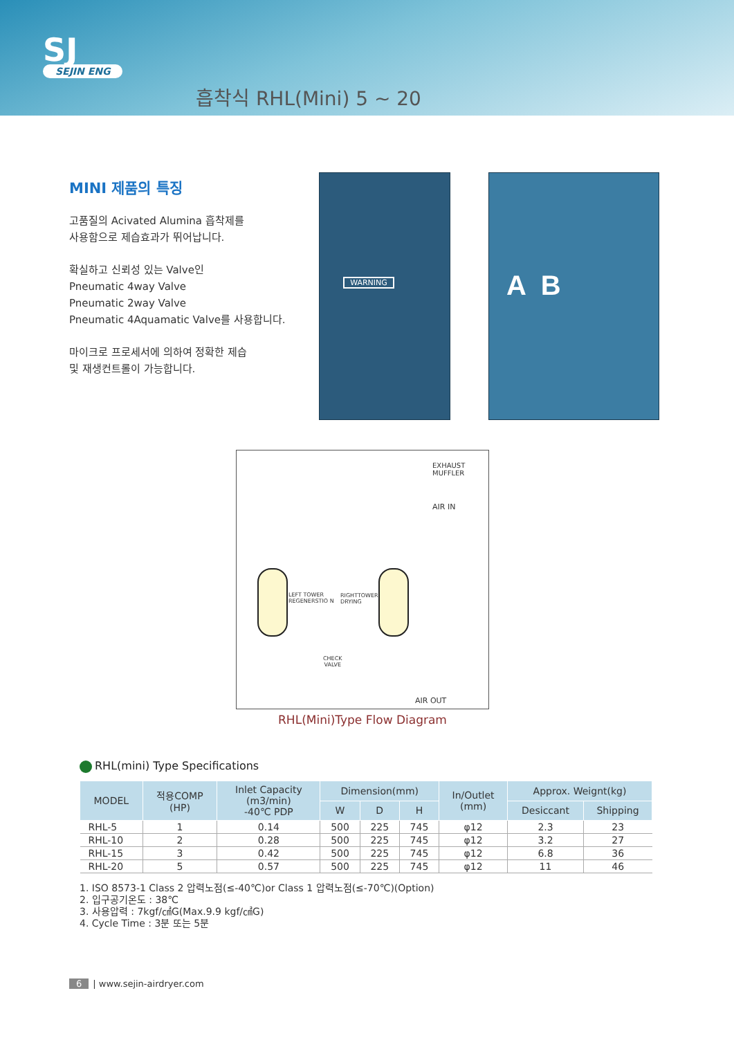SJ
SEJIN ENG
흡착식 RHL(Mini) 5 ~ 20
MINI 제품의 특징
고품질의 Acivated Alumina 흡착제를
사용함으로 제습효과가 뛰어납니다.
확실하고 신뢰성 있는 Valve인
Pneumatic 4way Valve
Pneumatic 2way Valve
Pneumatic 4Aquamatic Valve를 사용합니다.
마이크로 프로세서에 의하여 정확한 제습
및 재생컨트롤이 가능합니다.
WARNING A B
EXHAUST
MUFFLER
AIR IN
LEFT TOWER
REGENERSTIO N
RIGHTTOWER
DRYING
CHECK
VALVE
AIR OUT
RHL(Mini)Type Flow Diagram
RHL(mini) Type Specifications
| MODEL | 적용COMP (HP) | Inlet Capacity (m3/min) -40℃ PDP | Dimension(mm) | | | In/Outlet (mm) | Approx. Weignt(kg) | |
| --- | --- | --- | --- | --- | --- | --- | --- | --- |
| | | | W | D | H | | Desiccant | Shipping |
| RHL-5 | 1 | 0.14 | 500 | 225 | 745 | φ12 | 2.3 | 23 |
| RHL-10 | 2 | 0.28 | 500 | 225 | 745 | φ12 | 3.2 | 27 |
| RHL-15 | 3 | 0.42 | 500 | 225 | 745 | φ12 | 6.8 | 36 |
| RHL-20 | 5 | 0.57 | 500 | 225 | 745 | φ12 | 11 | 46 |
1. ISO 8573-1 Class 2 압력노점(≤-40℃)or Class 1 압력노점(≤-70℃)(Option)
2. 입구공기온도 : 38℃
3. 사용압력 : 7kgf/㎠G(Max.9.9 kgf/㎠G)
4. Cycle Time : 3분 또는 5분
6 | www.sejin-airdryer.com